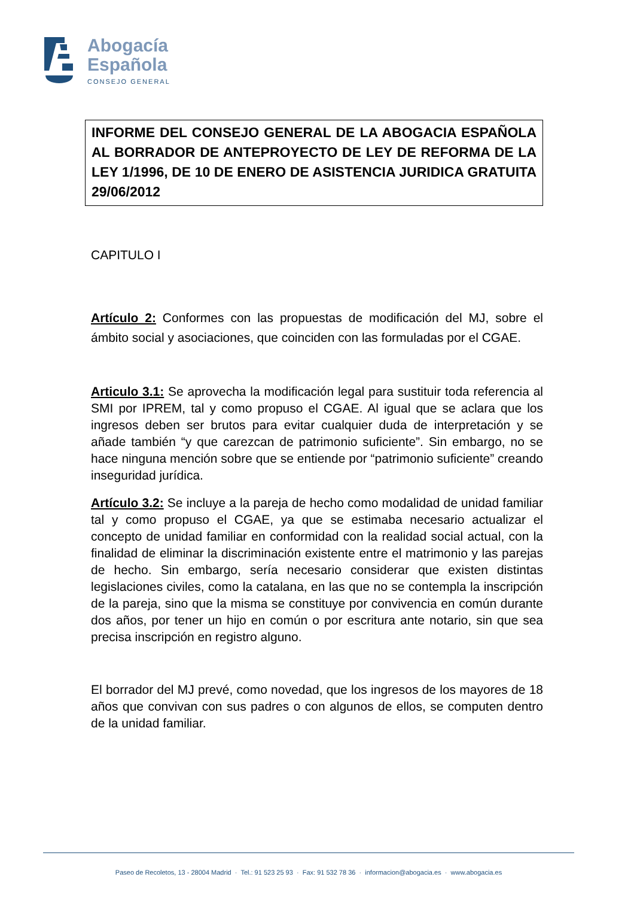Abogacía
Española
CONSEJO GENERAL
INFORME DEL CONSEJO GENERAL DE LA ABOGACIA ESPAÑOLA AL BORRADOR DE ANTEPROYECTO DE LEY DE REFORMA DE LA LEY 1/1996, DE 10 DE ENERO DE ASISTENCIA JURIDICA GRATUITA 29/06/2012
CAPITULO I
Artículo 2: Conformes con las propuestas de modificación del MJ, sobre el ámbito social y asociaciones, que coinciden con las formuladas por el CGAE.
Articulo 3.1: Se aprovecha la modificación legal para sustituir toda referencia al SMI por IPREM, tal y como propuso el CGAE. Al igual que se aclara que los ingresos deben ser brutos para evitar cualquier duda de interpretación y se añade también “y que carezcan de patrimonio suficiente”. Sin embargo, no se hace ninguna mención sobre que se entiende por “patrimonio suficiente” creando inseguridad jurídica.
Artículo 3.2: Se incluye a la pareja de hecho como modalidad de unidad familiar tal y como propuso el CGAE, ya que se estimaba necesario actualizar el concepto de unidad familiar en conformidad con la realidad social actual, con la finalidad de eliminar la discriminación existente entre el matrimonio y las parejas de hecho. Sin embargo, sería necesario considerar que existen distintas legislaciones civiles, como la catalana, en las que no se contempla la inscripción de la pareja, sino que la misma se constituye por convivencia en común durante dos años, por tener un hijo en común o por escritura ante notario, sin que sea precisa inscripción en registro alguno.
El borrador del MJ prevé, como novedad, que los ingresos de los mayores de 18 años que convivan con sus padres o con algunos de ellos, se computen dentro de la unidad familiar.
Paseo de Recoletos, 13 - 28004 Madrid · Tel.: 91 523 25 93 · Fax: 91 532 78 36 · informacion@abogacia.es · www.abogacia.es